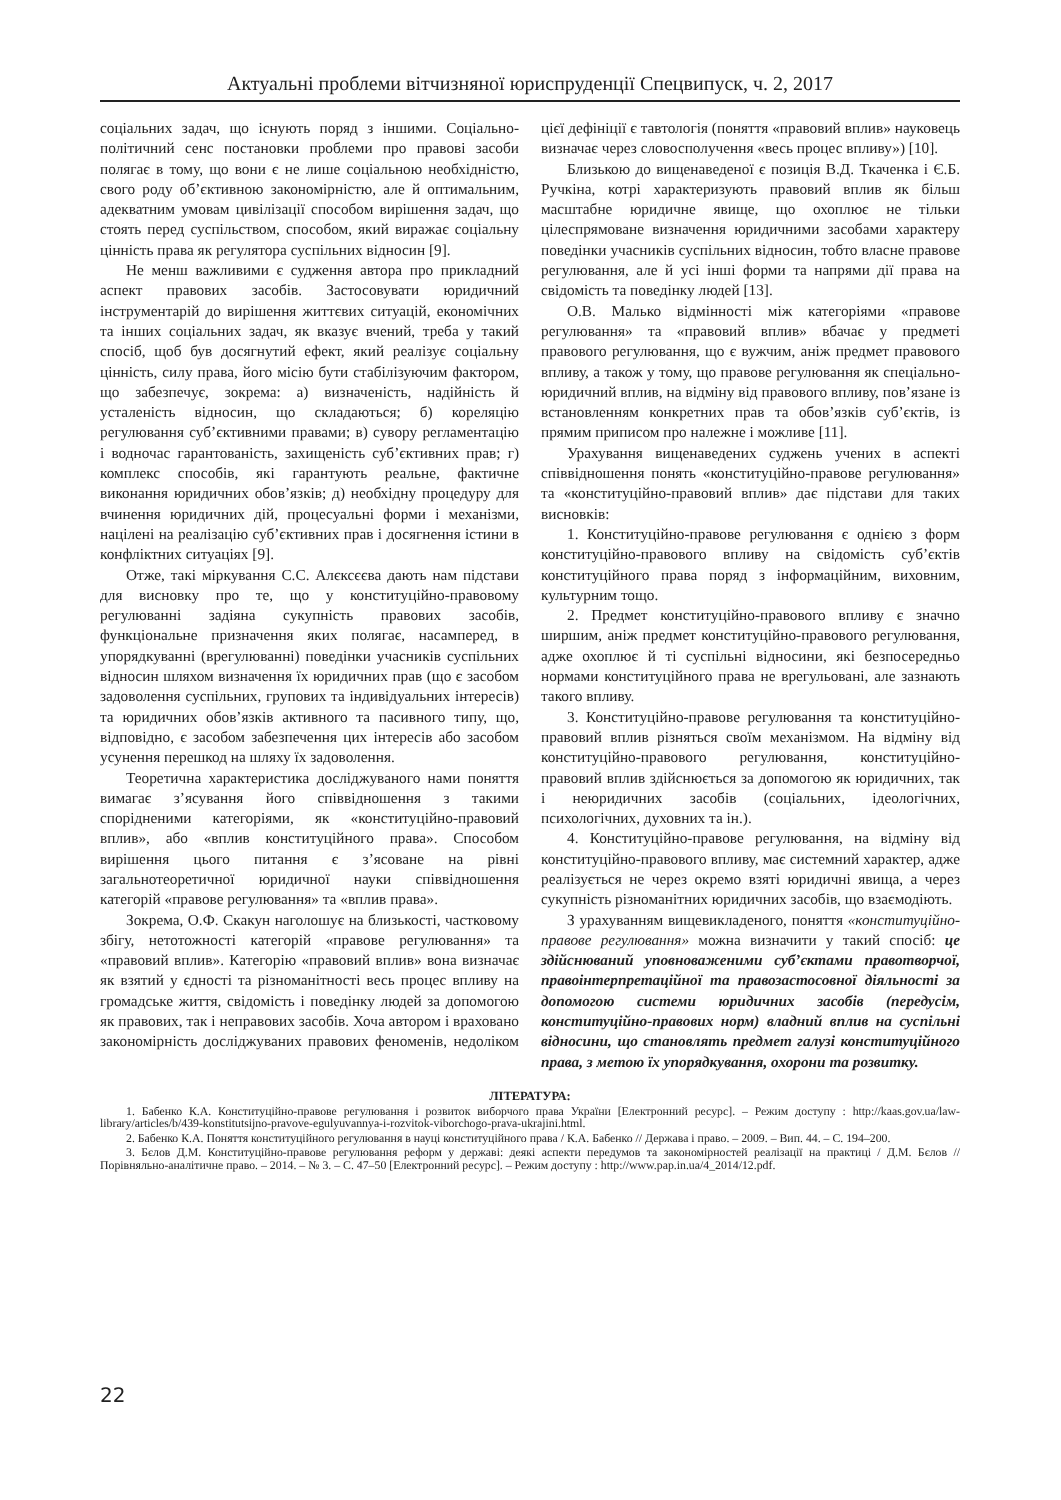Актуальні проблеми вітчизняної юриспруденції Спецвипуск, ч. 2, 2017
соціальних задач, що існують поряд з іншими. Соціально-політичний сенс постановки проблеми про правові засоби полягає в тому, що вони є не лише соціальною необхідністю, свого роду об’єктивною закономірністю, але й оптимальним, адекватним умовам цивілізації способом вирішення задач, що стоять перед суспільством, способом, який виражає соціальну цінність права як регулятора суспільних відносин [9].
Не менш важливими є судження автора про прикладний аспект правових засобів. Застосовувати юридичний інструментарій до вирішення життєвих ситуацій, економічних та інших соціальних задач, як вказує вчений, треба у такий спосіб, щоб був досягнутий ефект, який реалізує соціальну цінність, силу права, його місію бути стабілізуючим фактором, що забезпечує, зокрема: а) визначеність, надійність й усталеність відносин, що складаються; б) кореляцію регулювання суб’єктивними правами; в) сувору регламентацію і водночас гарантованість, захищеність суб’єктивних прав; г) комплекс способів, які гарантують реальне, фактичне виконання юридичних обов’язків; д) необхідну процедуру для вчинення юридичних дій, процесуальні форми і механізми, націлені на реалізацію суб’єктивних прав і досягнення істини в конфліктних ситуаціях [9].
Отже, такі міркування С.С. Алєксєєва дають нам підстави для висновку про те, що у конституційно-правовому регулюванні задіяна сукупність правових засобів, функціональне призначення яких полягає, насамперед, в упорядкуванні (врегулюванні) поведінки учасників суспільних відносин шляхом визначення їх юридичних прав (що є засобом задоволення суспільних, групових та індивідуальних інтересів) та юридичних обов’язків активного та пасивного типу, що, відповідно, є засобом забезпечення цих інтересів або засобом усунення перешкод на шляху їх задоволення.
Теоретична характеристика досліджуваного нами поняття вимагає з’ясування його співвідношення з такими спорідненими категоріями, як «конституційно-правовий вплив», або «вплив конституційного права». Способом вирішення цього питання є з’ясоване на рівні загальнотеоретичної юридичної науки співвідношення категорій «правове регулювання» та «вплив права».
Зокрема, О.Ф. Скакун наголошує на близькості, частковому збігу, нетотожності категорій «правове регулювання» та «правовий вплив». Категорію «правовий вплив» вона визначає як взятий у єдності та різноманітності весь процес впливу на громадське життя, свідомість і поведінку людей за допомогою як правових, так і неправових засобів. Хоча автором і враховано закономірність досліджуваних правових феноменів, недоліком цієї дефініції є тавтологія (поняття «правовий вплив» науковець визначає через словосполучення «весь процес впливу») [10].
Близькою до вищенаведеної є позиція В.Д. Ткаченка і Є.Б. Ручкіна, котрі характеризують правовий вплив як більш масштабне юридичне явище, що охоплює не тільки цілеспрямоване визначення юридичними засобами характеру поведінки учасників суспільних відносин, тобто власне правове регулювання, але й усі інші форми та напрями дії права на свідомість та поведінку людей [13].
О.В. Малько відмінності між категоріями «правове регулювання» та «правовий вплив» вбачає у предметі правового регулювання, що є вужчим, аніж предмет правового впливу, а також у тому, що правове регулювання як спеціально-юридичний вплив, на відміну від правового впливу, пов’язане із встановленням конкретних прав та обов’язків суб’єктів, із прямим приписом про належне і можливе [11].
Урахування вищенаведених суджень учених в аспекті співвідношення понять «конституційно-правове регулювання» та «конституційно-правовий вплив» дає підстави для таких висновків:
1. Конституційно-правове регулювання є однією з форм конституційно-правового впливу на свідомість суб’єктів конституційного права поряд з інформаційним, виховним, культурним тощо.
2. Предмет конституційно-правового впливу є значно ширшим, аніж предмет конституційно-правового регулювання, адже охоплює й ті суспільні відносини, які безпосередньо нормами конституційного права не врегульовані, але зазнають такого впливу.
3. Конституційно-правове регулювання та конституційно-правовий вплив різняться своїм механізмом. На відміну від конституційно-правового регулювання, конституційно-правовий вплив здійснюється за допомогою як юридичних, так і неюридичних засобів (соціальних, ідеологічних, психологічних, духовних та ін.).
4. Конституційно-правове регулювання, на відміну від конституційно-правового впливу, має системний характер, адже реалізується не через окремо взяті юридичні явища, а через сукупність різноманітних юридичних засобів, що взаємодіють.
З урахуванням вищевикладеного, поняття «конституційно-правове регулювання» можна визначити у такий спосіб: це здійснюваний уповноваженими суб’єктами правотворчої, правоінтерпретаційної та правозастосовної діяльності за допомогою системи юридичних засобів (передусім, конституційно-правових норм) владний вплив на суспільні відносини, що становлять предмет галузі конституційного права, з метою їх упорядкування, охорони та розвитку.
ЛІТЕРАТУРА:
1. Бабенко К.А. Конституційно-правове регулювання і розвиток виборчого права України [Електронний ресурс]. – Режим доступу : http://kaas.gov.ua/law-library/articles/b/439-konstitutsijno-pravove-egulyuvannya-i-rozvitok-viborchogo-prava-ukrajini.html.
2. Бабенко К.А. Поняття конституційного регулювання в науці конституційного права / К.А. Бабенко // Держава і право. – 2009. – Вип. 44. – С. 194–200.
3. Бєлов Д.М. Конституційно-правове регулювання реформ у державі: деякі аспекти передумов та закономірностей реалізації на практиці / Д.М. Бєлов // Порівняльно-аналітичне право. – 2014. – № 3. – С. 47–50 [Електронний ресурс]. – Режим доступу : http://www.pap.in.ua/4_2014/12.pdf.
22